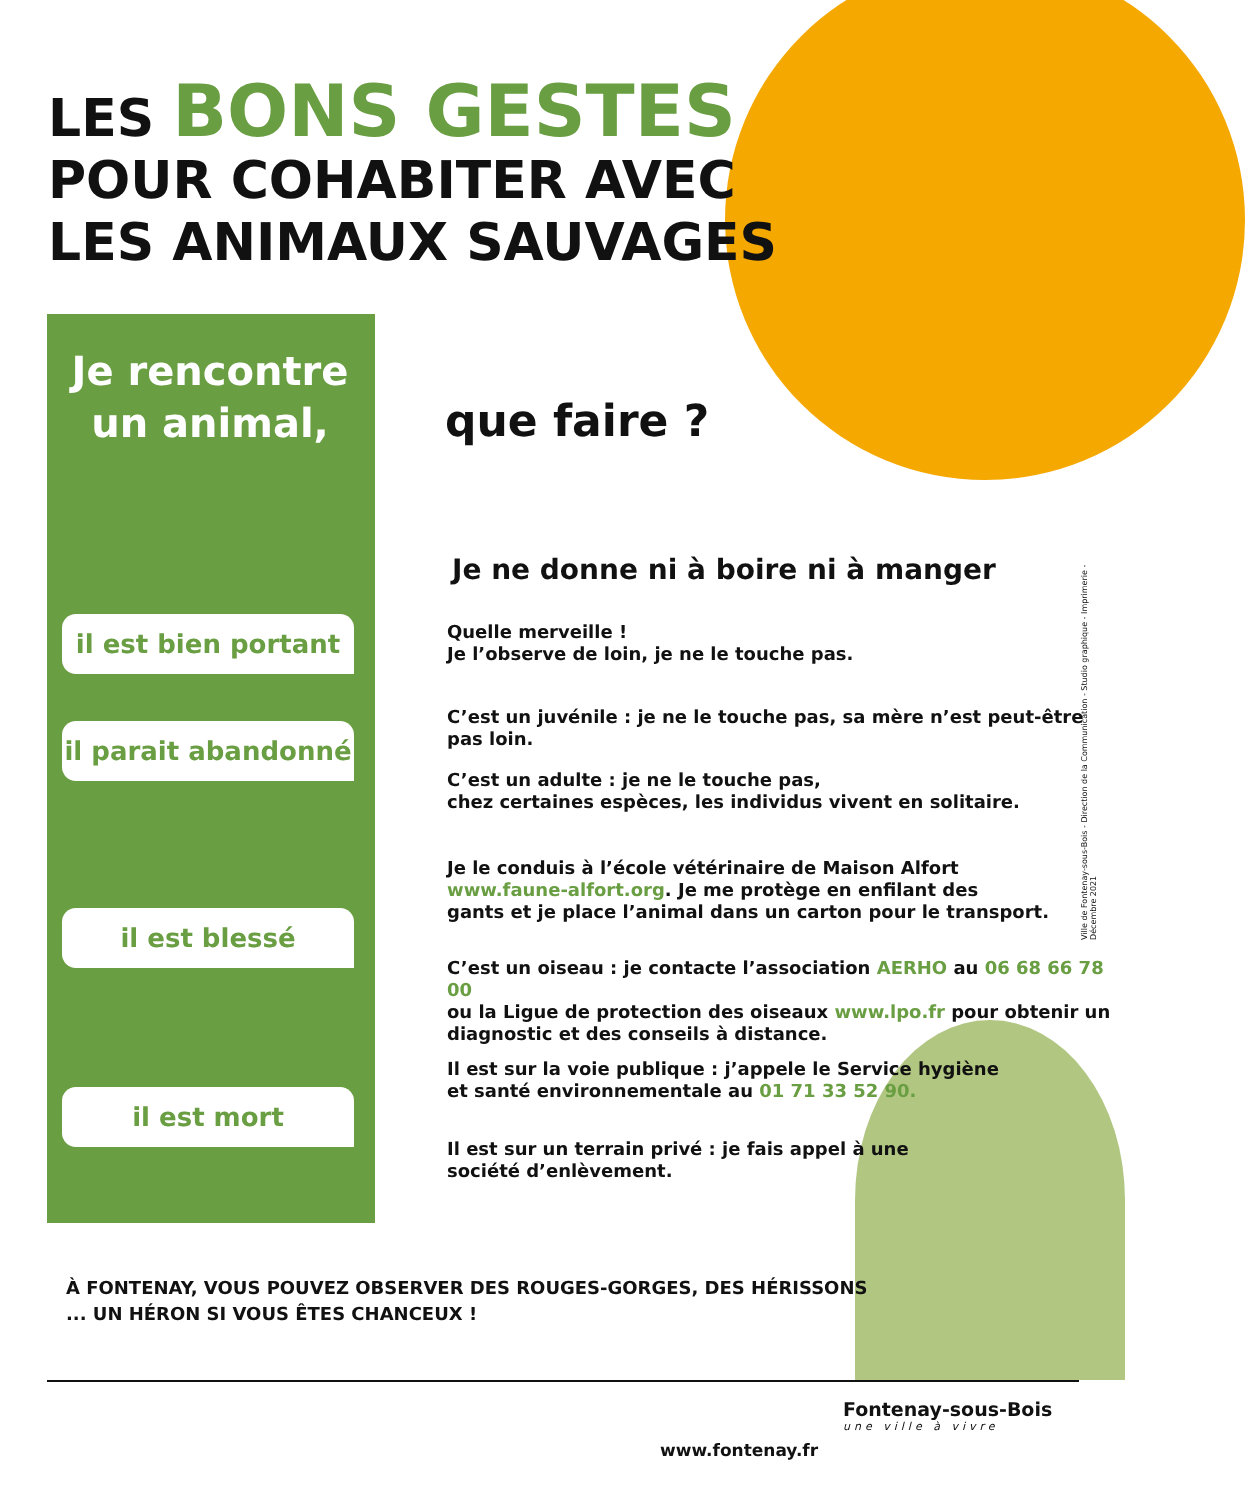LES BONS GESTES
POUR COHABITER AVEC
LES ANIMAUX SAUVAGES
Je rencontre un animal,
que faire ?
Je ne donne ni à boire ni à manger
il est bien portant
il parait abandonné
il est blessé
il est mort
Quelle merveille !
Je l’observe de loin, je ne le touche pas.
C’est un juvénile : je ne le touche pas, sa mère n’est peut-être pas loin.
C’est un adulte : je ne le touche pas,
chez certaines espèces, les individus vivent en solitaire.
Je le conduis à l’école vétérinaire de Maison Alfort
www.faune-alfort.org. Je me protège en enfilant des
gants et je place l’animal dans un carton pour le transport.
C’est un oiseau : je contacte l’association AERHO au 06 68 66 78 00
ou la Ligue de protection des oiseaux www.lpo.fr pour obtenir un
diagnostic et des conseils à distance.
Il est sur la voie publique : j’appele le Service hygiène
et santé environnementale au 01 71 33 52 90.
Il est sur un terrain privé : je fais appel à une
société d’enlèvement.
À FONTENAY, VOUS POUVEZ OBSERVER DES ROUGES-GORGES, DES HÉRISSONS
... UN HÉRON SI VOUS ÊTES CHANCEUX !
Ville de Fontenay-sous-Bois - Direction de la Communication - Studio graphique - Imprimerie - Décembre 2021
www.fontenay.fr
Fontenay-sous-Bois
une ville à vivre